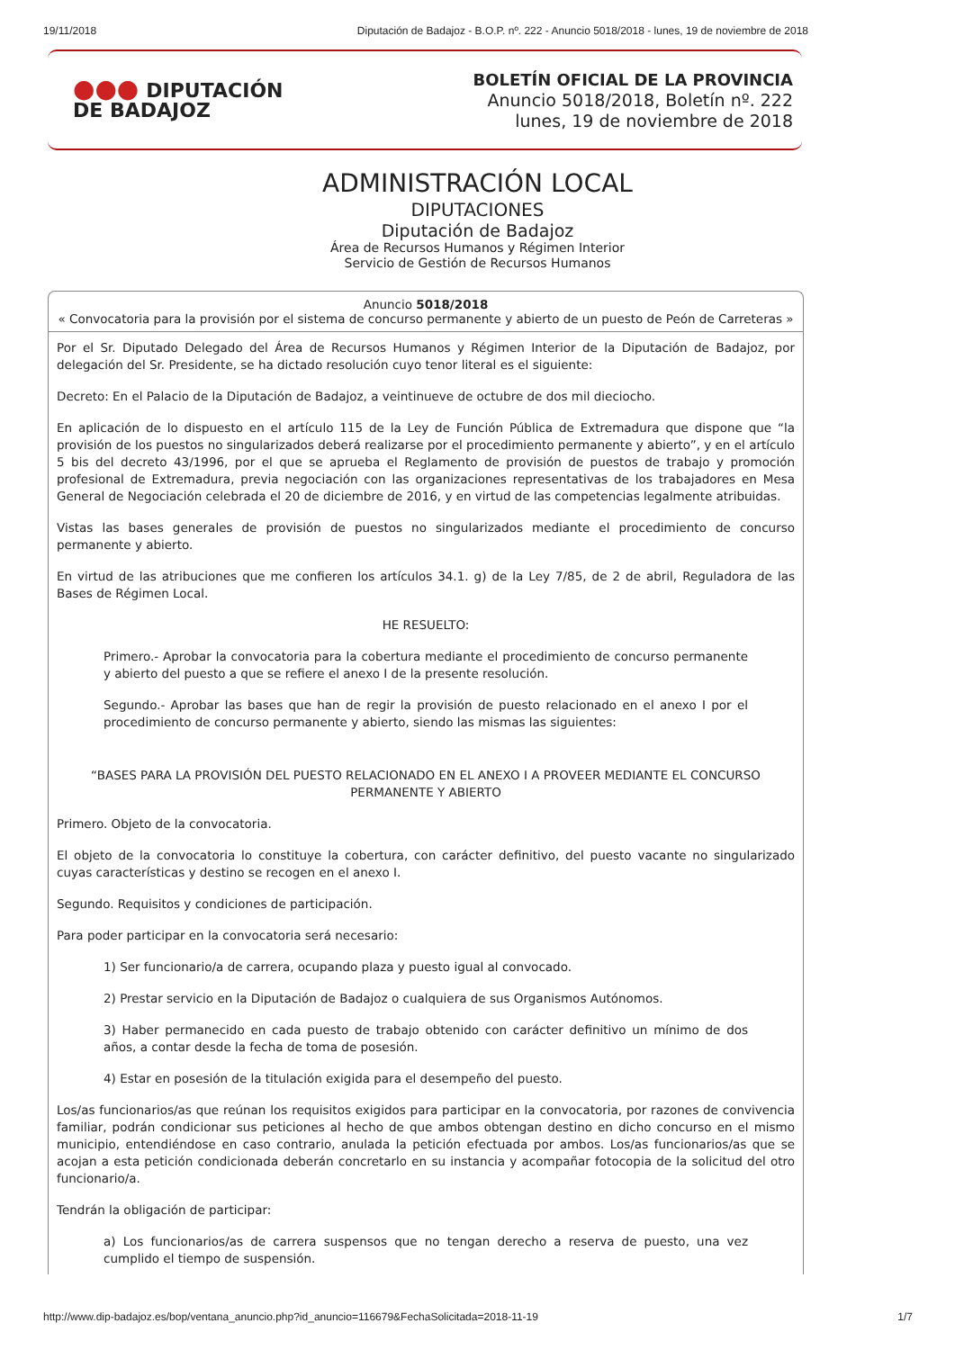19/11/2018 Diputación de Badajoz - B.O.P. nº. 222 - Anuncio 5018/2018 - lunes, 19 de noviembre de 2018
●●● DIPUTACIÓN
DE BADAJOZ
BOLETÍN OFICIAL DE LA PROVINCIA
Anuncio 5018/2018, Boletín nº. 222
lunes, 19 de noviembre de 2018
ADMINISTRACIÓN LOCAL
DIPUTACIONES
Diputación de Badajoz
Área de Recursos Humanos y Régimen Interior
Servicio de Gestión de Recursos Humanos
Anuncio 5018/2018
« Convocatoria para la provisión por el sistema de concurso permanente y abierto de un puesto de Peón de Carreteras »
Por el Sr. Diputado Delegado del Área de Recursos Humanos y Régimen Interior de la Diputación de Badajoz, por delegación del Sr. Presidente, se ha dictado resolución cuyo tenor literal es el siguiente:
Decreto: En el Palacio de la Diputación de Badajoz, a veintinueve de octubre de dos mil dieciocho.
En aplicación de lo dispuesto en el artículo 115 de la Ley de Función Pública de Extremadura que dispone que “la provisión de los puestos no singularizados deberá realizarse por el procedimiento permanente y abierto”, y en el artículo 5 bis del decreto 43/1996, por el que se aprueba el Reglamento de provisión de puestos de trabajo y promoción profesional de Extremadura, previa negociación con las organizaciones representativas de los trabajadores en Mesa General de Negociación celebrada el 20 de diciembre de 2016, y en virtud de las competencias legalmente atribuidas.
Vistas las bases generales de provisión de puestos no singularizados mediante el procedimiento de concurso permanente y abierto.
En virtud de las atribuciones que me confieren los artículos 34.1. g) de la Ley 7/85, de 2 de abril, Reguladora de las Bases de Régimen Local.
HE RESUELTO:
Primero.- Aprobar la convocatoria para la cobertura mediante el procedimiento de concurso permanente y abierto del puesto a que se refiere el anexo I de la presente resolución.
Segundo.- Aprobar las bases que han de regir la provisión de puesto relacionado en el anexo I por el procedimiento de concurso permanente y abierto, siendo las mismas las siguientes:
“BASES PARA LA PROVISIÓN DEL PUESTO RELACIONADO EN EL ANEXO I A PROVEER MEDIANTE EL CONCURSO PERMANENTE Y ABIERTO
Primero. Objeto de la convocatoria.
El objeto de la convocatoria lo constituye la cobertura, con carácter definitivo, del puesto vacante no singularizado cuyas características y destino se recogen en el anexo I.
Segundo. Requisitos y condiciones de participación.
Para poder participar en la convocatoria será necesario:
1) Ser funcionario/a de carrera, ocupando plaza y puesto igual al convocado.
2) Prestar servicio en la Diputación de Badajoz o cualquiera de sus Organismos Autónomos.
3) Haber permanecido en cada puesto de trabajo obtenido con carácter definitivo un mínimo de dos años, a contar desde la fecha de toma de posesión.
4) Estar en posesión de la titulación exigida para el desempeño del puesto.
Los/as funcionarios/as que reúnan los requisitos exigidos para participar en la convocatoria, por razones de convivencia familiar, podrán condicionar sus peticiones al hecho de que ambos obtengan destino en dicho concurso en el mismo municipio, entendiéndose en caso contrario, anulada la petición efectuada por ambos. Los/as funcionarios/as que se acojan a esta petición condicionada deberán concretarlo en su instancia y acompañar fotocopia de la solicitud del otro funcionario/a.
Tendrán la obligación de participar:
a) Los funcionarios/as de carrera suspensos que no tengan derecho a reserva de puesto, una vez cumplido el tiempo de suspensión.
http://www.dip-badajoz.es/bop/ventana_anuncio.php?id_anuncio=116679&FechaSolicitada=2018-11-19 1/7